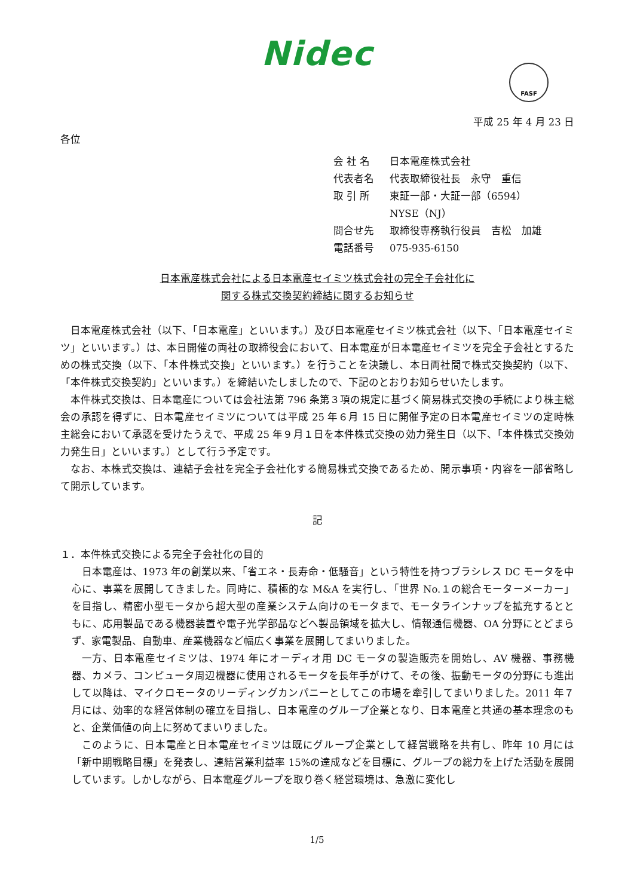Nidec
FASF
平成 25 年 4 月 23 日
各位
会 社 名 日本電産株式会社
代表者名 代表取締役社長　永守　重信
取 引 所 東証一部・大証一部（6594）
NYSE（NJ）
問合せ先 取締役専務執行役員　吉松　加雄
電話番号 075-935-6150
日本電産株式会社による日本電産セイミツ株式会社の完全子会社化に
関する株式交換契約締結に関するお知らせ
日本電産株式会社（以下、「日本電産」といいます。）及び日本電産セイミツ株式会社（以下、「日本電産セイミツ」といいます。）は、本日開催の両社の取締役会において、日本電産が日本電産セイミツを完全子会社とするための株式交換（以下、「本件株式交換」といいます。）を行うことを決議し、本日両社間で株式交換契約（以下、「本件株式交換契約」といいます。）を締結いたしましたので、下記のとおりお知らせいたします。
本件株式交換は、日本電産については会社法第 796 条第３項の規定に基づく簡易株式交換の手続により株主総会の承認を得ずに、日本電産セイミツについては平成 25 年６月 15 日に開催予定の日本電産セイミツの定時株主総会において承認を受けたうえで、平成 25 年９月１日を本件株式交換の効力発生日（以下、「本件株式交換効力発生日」といいます。）として行う予定です。
なお、本株式交換は、連結子会社を完全子会社化する簡易株式交換であるため、開示事項・内容を一部省略して開示しています。
記
１．本件株式交換による完全子会社化の目的
日本電産は、1973 年の創業以来、「省エネ・長寿命・低騒音」という特性を持つブラシレス DC モータを中心に、事業を展開してきました。同時に、積極的な M&A を実行し、「世界 No.１の総合モーターメーカー」を目指し、精密小型モータから超大型の産業システム向けのモータまで、モータラインナップを拡充するとともに、応用製品である機器装置や電子光学部品などへ製品領域を拡大し、情報通信機器、OA 分野にとどまらず、家電製品、自動車、産業機器など幅広く事業を展開してまいりました。
一方、日本電産セイミツは、1974 年にオーディオ用 DC モータの製造販売を開始し、AV 機器、事務機器、カメラ、コンピュータ周辺機器に使用されるモータを長年手がけて、その後、振動モータの分野にも進出して以降は、マイクロモータのリーディングカンパニーとしてこの市場を牽引してまいりました。2011 年７月には、効率的な経営体制の確立を目指し、日本電産のグループ企業となり、日本電産と共通の基本理念のもと、企業価値の向上に努めてまいりました。
このように、日本電産と日本電産セイミツは既にグループ企業として経営戦略を共有し、昨年 10 月には「新中期戦略目標」を発表し、連結営業利益率 15%の達成などを目標に、グループの総力を上げた活動を展開しています。しかしながら、日本電産グループを取り巻く経営環境は、急激に変化し
1/5